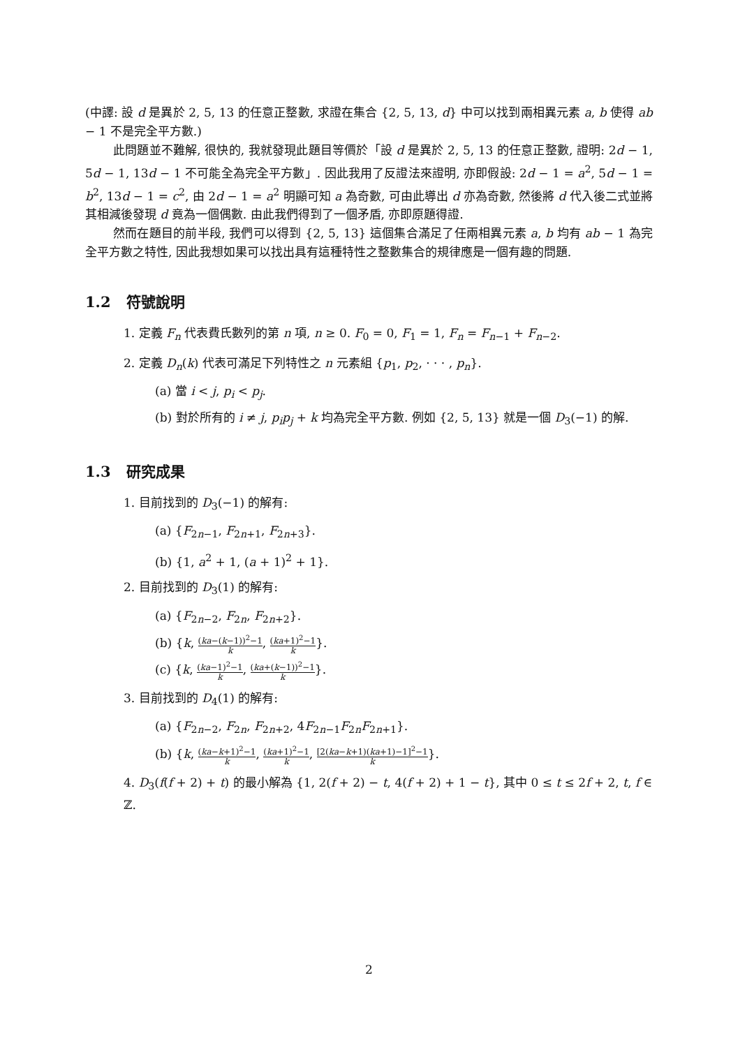(中譯: 設 d 是異於 2, 5, 13 的任意正整數, 求證在集合 {2, 5, 13, d} 中可以找到兩相異元素 a, b 使得 ab − 1 不是完全平方數.)
此問題並不難解, 很快的, 我就發現此題目等價於「設 d 是異於 2, 5, 13 的任意正整數, 證明: 2d − 1, 5d − 1, 13d − 1 不可能全為完全平方數」. 因此我用了反證法來證明, 亦即假設: 2d − 1 = a<sup>2</sup>, 5d − 1 = b<sup>2</sup>, 13d − 1 = c<sup>2</sup>, 由 2d − 1 = a<sup>2</sup> 明顯可知 a 為奇數, 可由此導出 d 亦為奇數, 然後將 d 代入後二式並將其相減後發現 d 竟為一個偶數. 由此我們得到了一個矛盾, 亦即原題得證.
然而在題目的前半段, 我們可以得到 {2, 5, 13} 這個集合滿足了任兩相異元素 a, b 均有 ab − 1 為完全平方數之特性, 因此我想如果可以找出具有這種特性之整數集合的規律應是一個有趣的問題.
1.2 符號說明
1. 定義 F<sub>n</sub> 代表費氏數列的第 n 項, n ≥ 0. F<sub>0</sub> = 0, F<sub>1</sub> = 1, F<sub>n</sub> = F<sub>n−1</sub> + F<sub>n−2</sub>.
2. 定義 D<sub>n</sub>(k) 代表可滿足下列特性之 n 元素組 {p<sub>1</sub>, p<sub>2</sub>, · · · , p<sub>n</sub>}.
(a) 當 i < j, p<sub>i</sub> < p<sub>j</sub>.
(b) 對於所有的 i ≠ j, p<sub>i</sub>p<sub>j</sub> + k 均為完全平方數. 例如 {2, 5, 13} 就是一個 D<sub>3</sub>(−1) 的解.
1.3 研究成果
1. 目前找到的 D<sub>3</sub>(−1) 的解有:
(a) {F<sub>2n−1</sub>, F<sub>2n+1</sub>, F<sub>2n+3</sub>}.
(b) {1, a<sup>2</sup> + 1, (a + 1)<sup>2</sup> + 1}.
2. 目前找到的 D<sub>3</sub>(1) 的解有:
(a) {F<sub>2n−2</sub>, F<sub>2n</sub>, F<sub>2n+2</sub>}.
(b) {k, (ka−(k−1))<sup>2</sup>−1 k, (ka+1)<sup>2</sup>−1 k}.
(c) {k, (ka−1)<sup>2</sup>−1 k, (ka+(k−1))<sup>2</sup>−1 k}.
3. 目前找到的 D<sub>4</sub>(1) 的解有:
(a) {F<sub>2n−2</sub>, F<sub>2n</sub>, F<sub>2n+2</sub>, 4F<sub>2n−1</sub>F<sub>2n</sub>F<sub>2n+1</sub>}.
(b) {k, (ka−k+1)<sup>2</sup>−1 k, (ka+1)<sup>2</sup>−1 k, [2(ka−k+1)(ka+1)−1]<sup>2</sup>−1 k}.
4. D<sub>3</sub>(f(f + 2) + t) 的最小解為 {1, 2(f + 2) − t, 4(f + 2) + 1 − t}, 其中 0 ≤ t ≤ 2f + 2, t, f ∈ ℤ.
2